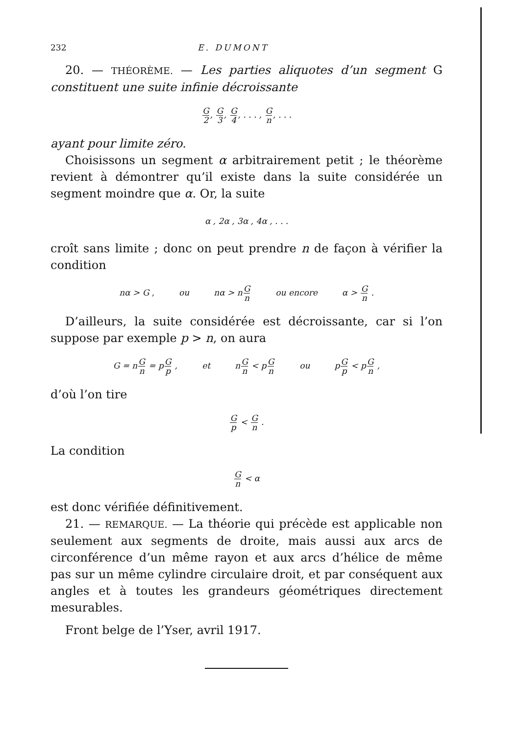232 E. DUMONT
20. — THÉORÈME. — Les parties aliquotes d’un segment G constituent une suite infinie décroissante
G 2, G 3, G 4, . . . , G n, . . .
ayant pour limite zéro.
Choisissons un segment α arbitrairement petit ; le théorème revient à démontrer qu’il existe dans la suite considérée un segment moindre que α. Or, la suite
α , 2α , 3α , 4α , . . .
croît sans limite ; donc on peut prendre n de façon à vérifier la condition
nα > G , ou nα > nG n ou encore α > G n .
D’ailleurs, la suite considérée est décroissante, car si l’on suppose par exemple p > n, on aura
G = nG n = pG p , et nG n < pG n ou pG p < pG n ,
d’où l’on tire
Gp < G n .
La condition
Gn < α
est donc vérifiée définitivement.
21. — REMARQUE. — La théorie qui précède est applicable non seulement aux segments de droite, mais aussi aux arcs de circonférence d’un même rayon et aux arcs d’hélice de même pas sur un même cylindre circulaire droit, et par conséquent aux angles et à toutes les grandeurs géométriques directement mesurables.
Front belge de l’Yser, avril 1917.